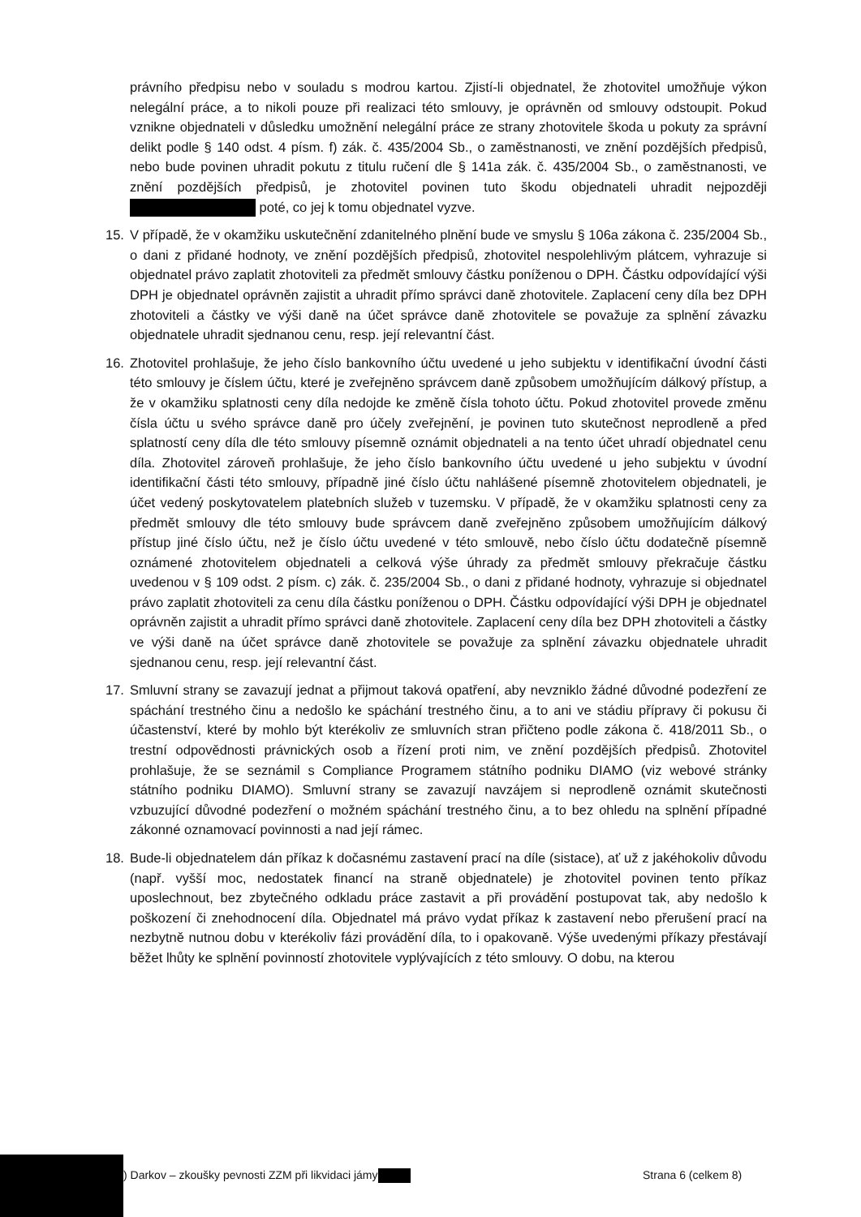právního předpisu nebo v souladu s modrou kartou. Zjistí-li objednatel, že zhotovitel umožňuje výkon nelegální práce, a to nikoli pouze při realizaci této smlouvy, je oprávněn od smlouvy odstoupit. Pokud vznikne objednateli v důsledku umožnění nelegální práce ze strany zhotovitele škoda u pokuty za správní delikt podle § 140 odst. 4 písm. f) zák. č. 435/2004 Sb., o zaměstnanosti, ve znění pozdějších předpisů, nebo bude povinen uhradit pokutu z titulu ručení dle § 141a zák. č. 435/2004 Sb., o zaměstnanosti, ve znění pozdějších předpisů, je zhotovitel povinen tuto škodu objednateli uhradit nejpozději poté, co jej k tomu objednatel vyzve.
15. V případě, že v okamžiku uskutečnění zdanitelného plnění bude ve smyslu § 106a zákona č. 235/2004 Sb., o dani z přidané hodnoty, ve znění pozdějších předpisů, zhotovitel nespolehlivým plátcem, vyhrazuje si objednatel právo zaplatit zhotoviteli za předmět smlouvy částku poníženou o DPH. Částku odpovídající výši DPH je objednatel oprávněn zajistit a uhradit přímo správci daně zhotovitele. Zaplacení ceny díla bez DPH zhotoviteli a částky ve výši daně na účet správce daně zhotovitele se považuje za splnění závazku objednatele uhradit sjednanou cenu, resp. její relevantní část.
16. Zhotovitel prohlašuje, že jeho číslo bankovního účtu uvedené u jeho subjektu v identifikační úvodní části této smlouvy je číslem účtu, které je zveřejněno správcem daně způsobem umožňujícím dálkový přístup, a že v okamžiku splatnosti ceny díla nedojde ke změně čísla tohoto účtu. Pokud zhotovitel provede změnu čísla účtu u svého správce daně pro účely zveřejnění, je povinen tuto skutečnost neprodleně a před splatností ceny díla dle této smlouvy písemně oznámit objednateli a na tento účet uhradí objednatel cenu díla. Zhotovitel zároveň prohlašuje, že jeho číslo bankovního účtu uvedené u jeho subjektu v úvodní identifikační části této smlouvy, případně jiné číslo účtu nahlášené písemně zhotovitelem objednateli, je účet vedený poskytovatelem platebních služeb v tuzemsku. V případě, že v okamžiku splatnosti ceny za předmět smlouvy dle této smlouvy bude správcem daně zveřejněno způsobem umožňujícím dálkový přístup jiné číslo účtu, než je číslo účtu uvedené v této smlouvě, nebo číslo účtu dodatečně písemně oznámené zhotovitelem objednateli a celková výše úhrady za předmět smlouvy překračuje částku uvedenou v § 109 odst. 2 písm. c) zák. č. 235/2004 Sb., o dani z přidané hodnoty, vyhrazuje si objednatel právo zaplatit zhotoviteli za cenu díla částku poníženou o DPH. Částku odpovídající výši DPH je objednatel oprávněn zajistit a uhradit přímo správci daně zhotovitele. Zaplacení ceny díla bez DPH zhotoviteli a částky ve výši daně na účet správce daně zhotovitele se považuje za splnění závazku objednatele uhradit sjednanou cenu, resp. její relevantní část.
17. Smluvní strany se zavazují jednat a přijmout taková opatření, aby nevzniklo žádné důvodné podezření ze spáchání trestného činu a nedošlo ke spáchání trestného činu, a to ani ve stádiu přípravy či pokusu či účastenství, které by mohlo být kterékoliv ze smluvních stran přičteno podle zákona č. 418/2011 Sb., o trestní odpovědnosti právnických osob a řízení proti nim, ve znění pozdějších předpisů. Zhotovitel prohlašuje, že se seznámil s Compliance Programem státního podniku DIAMO (viz webové stránky státního podniku DIAMO). Smluvní strany se zavazují navzájem si neprodleně oznámit skutečnosti vzbuzující důvodné podezření o možném spáchání trestného činu, a to bez ohledu na splnění případné zákonné oznamovací povinnosti a nad její rámec.
18. Bude-li objednatelem dán příkaz k dočasnému zastavení prací na díle (sistace), ať už z jakéhokoliv důvodu (např. vyšší moc, nedostatek financí na straně objednatele) je zhotovitel povinen tento příkaz uposlechnout, bez zbytečného odkladu práce zastavit a při provádění postupovat tak, aby nedošlo k poškození či znehodnocení díla. Objednatel má právo vydat příkaz k zastavení nebo přerušení prací na nezbytně nutnou dobu v kterékoliv fázi provádění díla, to i opakovaně. Výše uvedenými příkazy přestávají běžet lhůty ke splnění povinností zhotovitele vyplývajících z této smlouvy. O dobu, na kterou
) Darkov – zkoušky pevnosti ZZM při likvidaci jámy
Strana 6 (celkem 8)